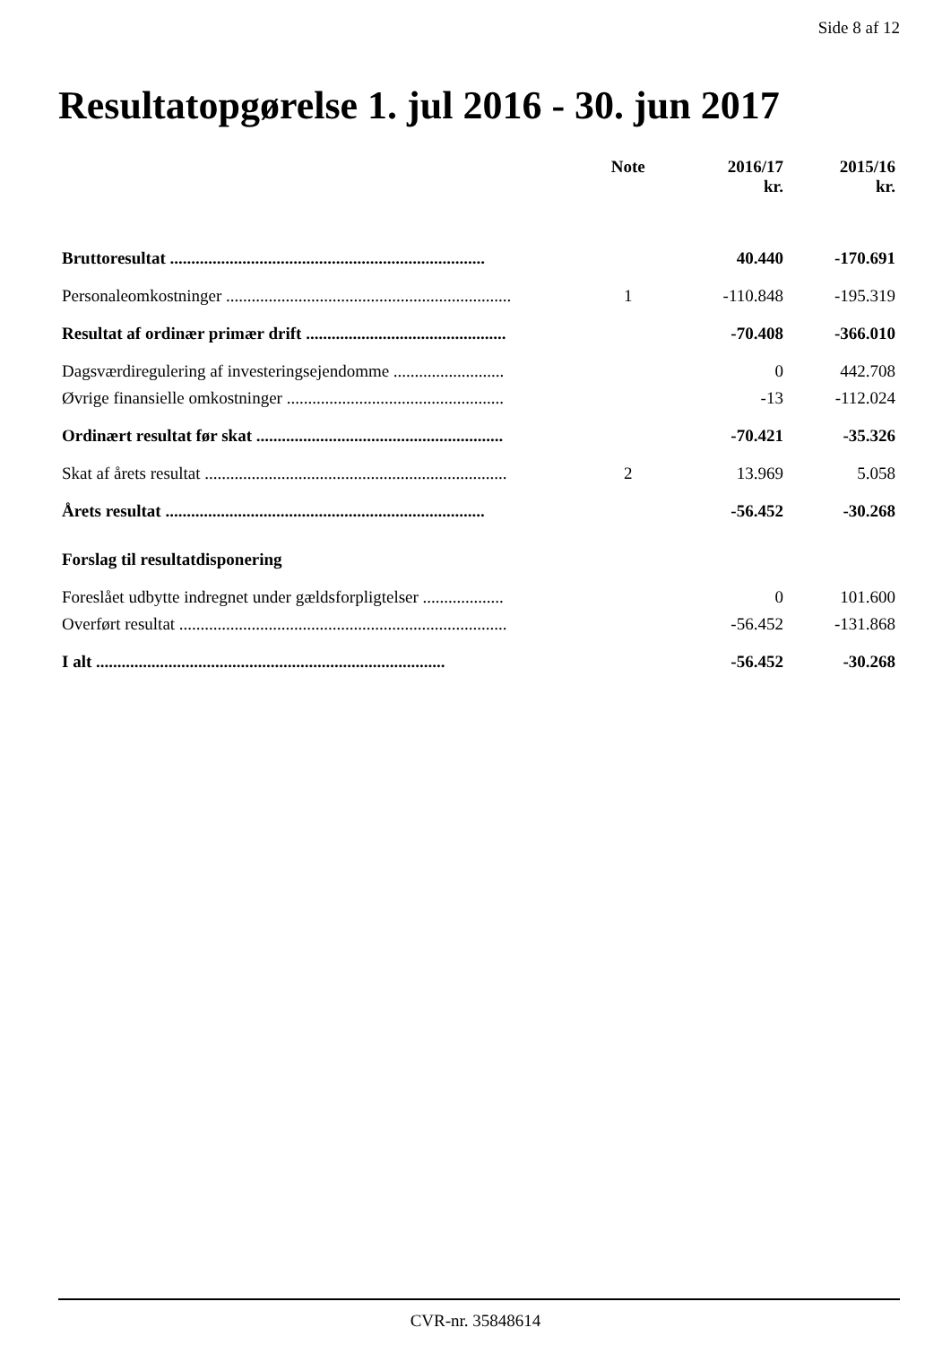Side 8 af 12
Resultatopgørelse 1. jul 2016 - 30. jun 2017
| | Note | 2016/17 kr. | 2015/16 kr. |
| --- | --- | --- | --- |
| Bruttoresultat .......................................................................... | | 40.440 | -170.691 |
| Personaleomkostninger ................................................................... | 1 | -110.848 | -195.319 |
| Resultat af ordinær primær drift ............................................... | | -70.408 | -366.010 |
| Dagsværdiregulering af investeringsejendomme .......................... | | 0 | 442.708 |
| Øvrige finansielle omkostninger ................................................... | | -13 | -112.024 |
| Ordinært resultat før skat .......................................................... | | -70.421 | -35.326 |
| Skat af årets resultat ....................................................................... | 2 | 13.969 | 5.058 |
| Årets resultat ........................................................................... | | -56.452 | -30.268 |
| Forslag til resultatdisponering | | | |
| Foreslået udbytte indregnet under gældsforpligtelser ................... | | 0 | 101.600 |
| Overført resultat ............................................................................. | | -56.452 | -131.868 |
| I alt .................................................................................. | | -56.452 | -30.268 |
CVR-nr. 35848614